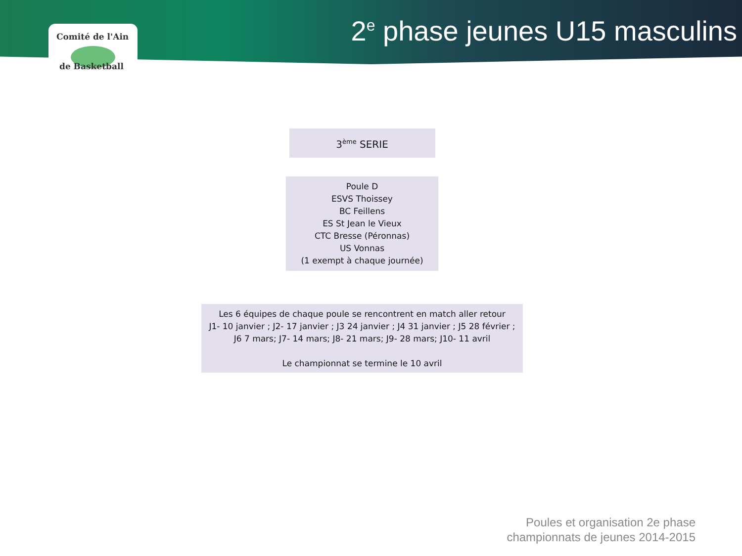Comité de l'Ain
de Basketball
2<sup>e</sup> phase jeunes U15 masculins
3<sup>ème</sup> SERIE
Poule D
ESVS Thoissey
BC Feillens
ES St Jean le Vieux
CTC Bresse (Péronnas)
US Vonnas
(1 exempt à chaque journée)
Les 6 équipes de chaque poule se rencontrent en match aller retour
J1- 10 janvier ; J2- 17 janvier ; J3 24 janvier ; J4 31 janvier ; J5 28 février ;
J6 7 mars; J7- 14 mars; J8- 21 mars; J9- 28 mars; J10- 11 avril
Le championnat se termine le 10 avril
Poules et organisation 2e phase
championnats de jeunes 2014-2015